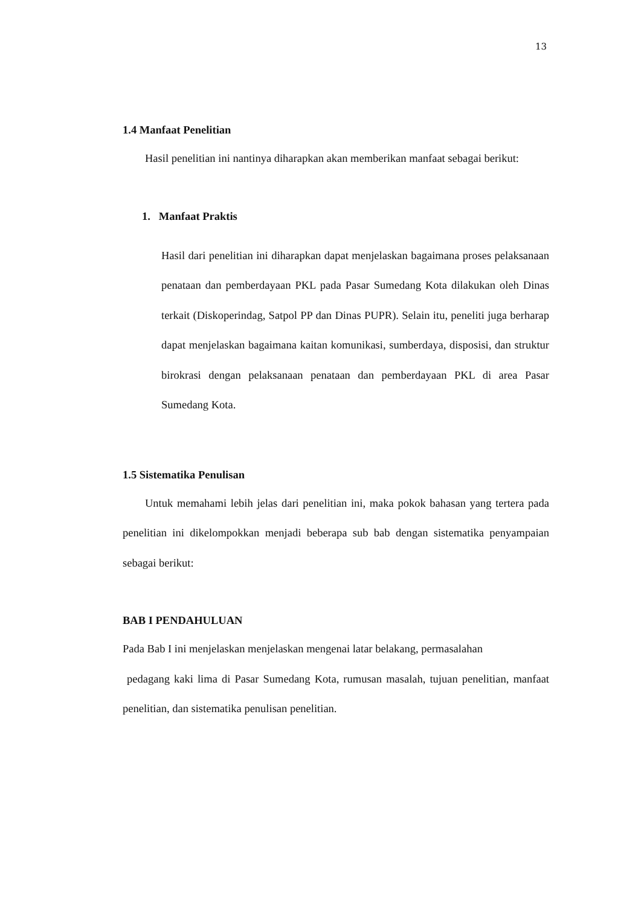13
1.4 Manfaat Penelitian
Hasil penelitian ini nantinya diharapkan akan memberikan manfaat sebagai berikut:
1. Manfaat Praktis
Hasil dari penelitian ini diharapkan dapat menjelaskan bagaimana proses pelaksanaan penataan dan pemberdayaan PKL pada Pasar Sumedang Kota dilakukan oleh Dinas terkait (Diskoperindag, Satpol PP dan Dinas PUPR). Selain itu, peneliti juga berharap dapat menjelaskan bagaimana kaitan komunikasi, sumberdaya, disposisi, dan struktur birokrasi dengan pelaksanaan penataan dan pemberdayaan PKL di area Pasar Sumedang Kota.
1.5 Sistematika Penulisan
Untuk memahami lebih jelas dari penelitian ini, maka pokok bahasan yang tertera pada penelitian ini dikelompokkan menjadi beberapa sub bab dengan sistematika penyampaian sebagai berikut:
BAB I PENDAHULUAN
Pada Bab I ini menjelaskan menjelaskan mengenai latar belakang, permasalahan
pedagang kaki lima di Pasar Sumedang Kota, rumusan masalah, tujuan penelitian, manfaat penelitian, dan sistematika penulisan penelitian.